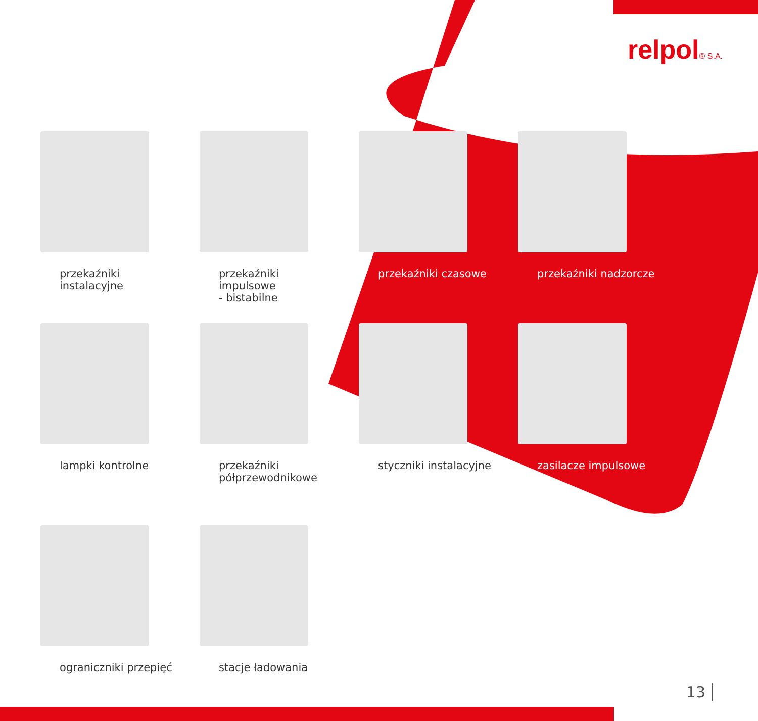relpol® S.A.
przekaźniki instalacyjne
przekaźniki impulsowe
- bistabilne
przekaźniki czasowe
przekaźniki nadzorcze
lampki kontrolne
przekaźniki
półprzewodnikowe
styczniki instalacyjne
zasilacze impulsowe
ograniczniki przepięć
stacje ładowania
13